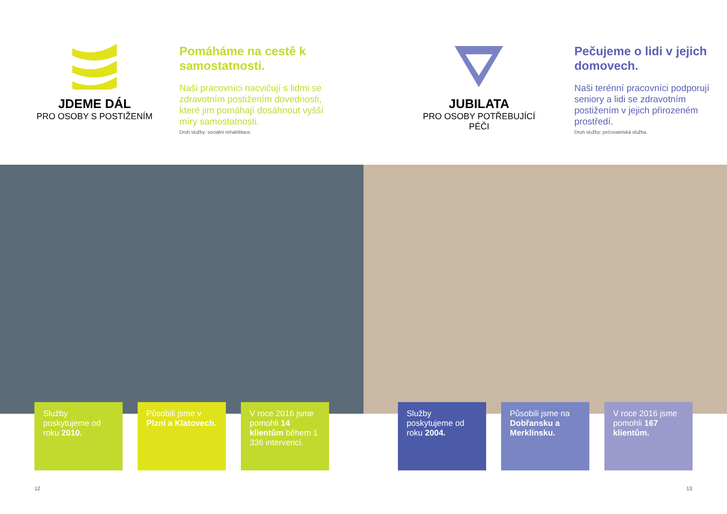JDEME DÁL
PRO OSOBY S POSTIŽENÍM
Pomáháme na cestě k samostatnosti.
Naši pracovníci nacvičují s lidmi se zdravotním postižením dovednosti, které jim pomáhají dosáhnout vyšší míry samostatnosti.
Druh služby: sociální rehabilitace.
JUBILATA
PRO OSOBY POTŘEBUJÍCÍ PÉČI
Pečujeme o lidi v jejich domovech.
Naši terénní pracovníci podporují seniory a lidi se zdravotním postižením v jejich přirozeném prostředí.
Druh služby: pečovatelská služba.
Služby poskytujeme od roku 2010.
Působili jsme v Plzni a Klatovech.
V roce 2016 jsme pomohli 14 klientům během 1 336 intervencí.
Služby poskytujeme od roku 2004.
Působili jsme na Dobřansku a Merklínsku.
V roce 2016 jsme pomohli 167 klientům.
12 13